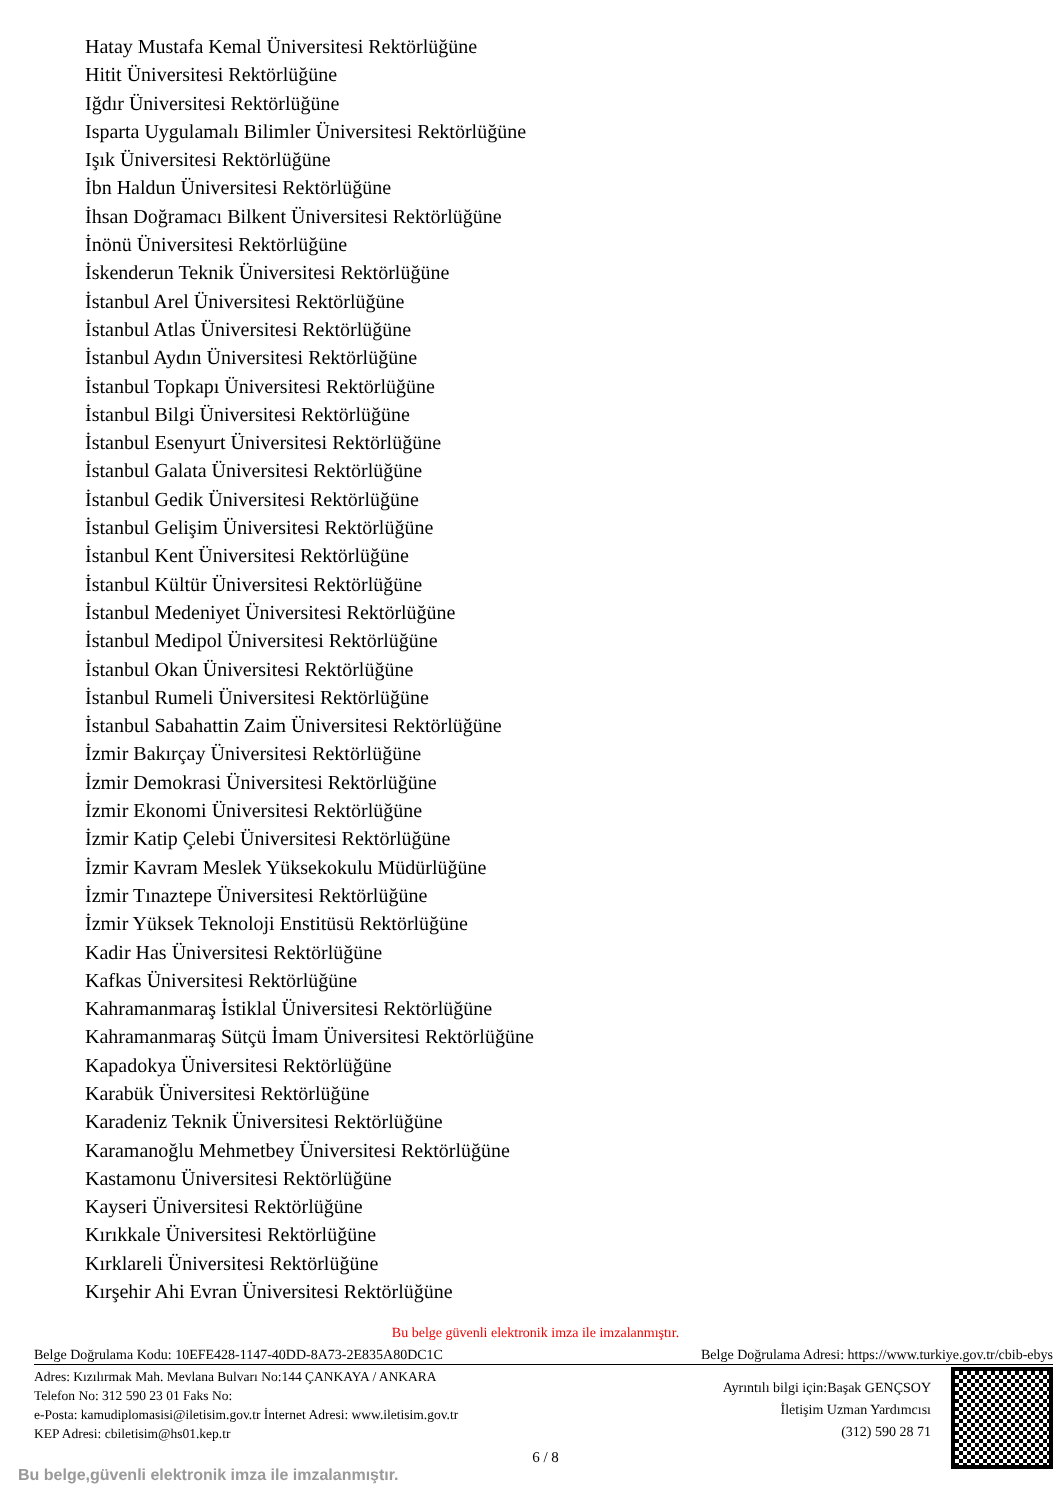Hatay Mustafa Kemal Üniversitesi Rektörlüğüne
Hitit Üniversitesi Rektörlüğüne
Iğdır Üniversitesi Rektörlüğüne
Isparta Uygulamalı Bilimler Üniversitesi Rektörlüğüne
Işık Üniversitesi Rektörlüğüne
İbn Haldun Üniversitesi Rektörlüğüne
İhsan Doğramacı Bilkent Üniversitesi Rektörlüğüne
İnönü Üniversitesi Rektörlüğüne
İskenderun Teknik Üniversitesi Rektörlüğüne
İstanbul Arel Üniversitesi Rektörlüğüne
İstanbul Atlas Üniversitesi Rektörlüğüne
İstanbul Aydın Üniversitesi Rektörlüğüne
İstanbul Topkapı Üniversitesi Rektörlüğüne
İstanbul Bilgi Üniversitesi Rektörlüğüne
İstanbul Esenyurt Üniversitesi Rektörlüğüne
İstanbul Galata Üniversitesi Rektörlüğüne
İstanbul Gedik Üniversitesi Rektörlüğüne
İstanbul Gelişim Üniversitesi Rektörlüğüne
İstanbul Kent Üniversitesi Rektörlüğüne
İstanbul Kültür Üniversitesi Rektörlüğüne
İstanbul Medeniyet Üniversitesi Rektörlüğüne
İstanbul Medipol Üniversitesi Rektörlüğüne
İstanbul Okan Üniversitesi Rektörlüğüne
İstanbul Rumeli Üniversitesi Rektörlüğüne
İstanbul Sabahattin Zaim Üniversitesi Rektörlüğüne
İzmir Bakırçay Üniversitesi Rektörlüğüne
İzmir Demokrasi Üniversitesi Rektörlüğüne
İzmir Ekonomi Üniversitesi Rektörlüğüne
İzmir Katip Çelebi Üniversitesi Rektörlüğüne
İzmir Kavram Meslek Yüksekokulu Müdürlüğüne
İzmir Tınaztepe Üniversitesi Rektörlüğüne
İzmir Yüksek Teknoloji Enstitüsü Rektörlüğüne
Kadir Has Üniversitesi Rektörlüğüne
Kafkas Üniversitesi Rektörlüğüne
Kahramanmaraş İstiklal Üniversitesi Rektörlüğüne
Kahramanmaraş Sütçü İmam Üniversitesi Rektörlüğüne
Kapadokya Üniversitesi Rektörlüğüne
Karabük Üniversitesi Rektörlüğüne
Karadeniz Teknik Üniversitesi Rektörlüğüne
Karamanoğlu Mehmetbey Üniversitesi Rektörlüğüne
Kastamonu Üniversitesi Rektörlüğüne
Kayseri Üniversitesi Rektörlüğüne
Kırıkkale Üniversitesi Rektörlüğüne
Kırklareli Üniversitesi Rektörlüğüne
Kırşehir Ahi Evran Üniversitesi Rektörlüğüne
Bu belge güvenli elektronik imza ile imzalanmıştır.
Belge Doğrulama Kodu: 10EFE428-1147-40DD-8A73-2E835A80DC1C Belge Doğrulama Adresi: https://www.turkiye.gov.tr/cbib-ebys
Adres: Kızılırmak Mah. Mevlana Bulvarı No:144 ÇANKAYA / ANKARA
Telefon No: 312 590 23 01 Faks No:
e-Posta: kamudiplomasisi@iletisim.gov.tr İnternet Adresi: www.iletisim.gov.tr
KEP Adresi: cbiletisim@hs01.kep.tr
Ayrıntılı bilgi için:Başak GENÇSOY
İletişim Uzman Yardımcısı
(312) 590 28 71
6 / 8
Bu belge,güvenli elektronik imza ile imzalanmıştır.